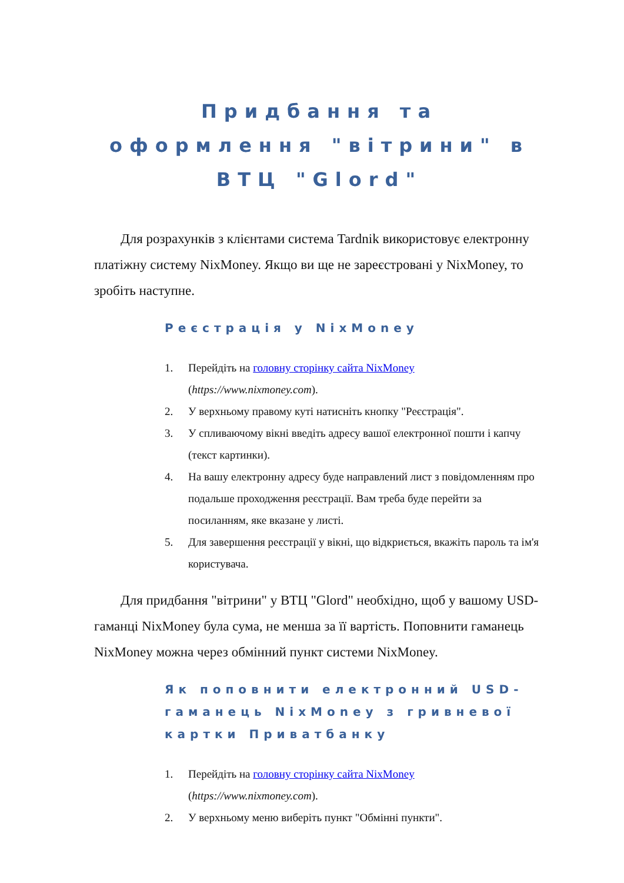Придбання та оформлення "вітрини" в ВТЦ "Glord"
Для розрахунків з клієнтами система Tardnik використовує електронну платіжну систему NixMoney. Якщо ви ще не зареєстровані у NixMoney, то зробіть наступне.
Реєстрація у NixMoney
1. Перейдіть на головну сторінку сайта NixMoney (https://www.nixmoney.com).
2. У верхньому правому куті натисніть кнопку "Реєстрація".
3. У спливаючому вікні введіть адресу вашої електронної пошти і капчу (текст картинки).
4. На вашу електронну адресу буде направлений лист з повідомленням про подальше проходження реєстрації. Вам треба буде перейти за посиланням, яке вказане у листі.
5. Для завершення реєстрації у вікні, що відкриється, вкажіть пароль та ім'я користувача.
Для придбання "вітрини" у ВТЦ "Glord" необхідно, щоб у вашому USD-гаманці NixMoney була сума, не менша за її вартість. Поповнити гаманець NixMoney можна через обмінний пункт системи NixMoney.
Як поповнити електронний USD-гаманець NixMoney з гривневої картки Приватбанку
1. Перейдіть на головну сторінку сайта NixMoney (https://www.nixmoney.com).
2. У верхньому меню виберіть пункт "Обмінні пункти".